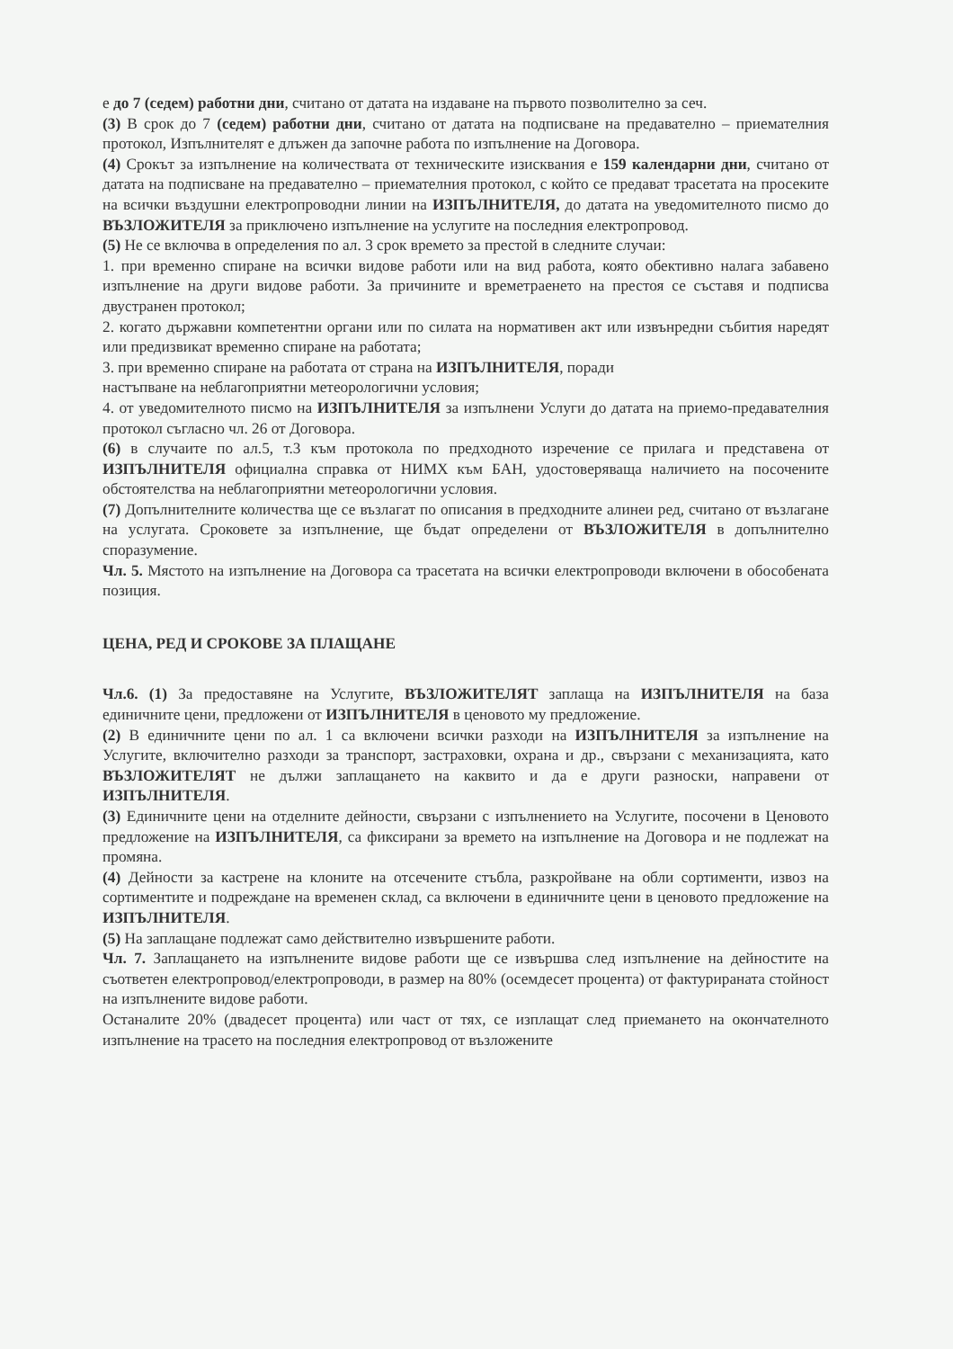е до 7 (седем) работни дни, считано от датата на издаване на първото позволително за сеч.
(3) В срок до 7 (седем) работни дни, считано от датата на подписване на предавателно – приемателния протокол, Изпълнителят е длъжен да започне работа по изпълнение на Договора.
(4) Срокът за изпълнение на количествата от техническите изисквания е 159 календарни дни, считано от датата на подписване на предавателно – приемателния протокол, с който се предават трасетата на просеките на всички въздушни електропроводни линии на ИЗПЪЛНИТЕЛЯ, до датата на уведомителното писмо до ВЪЗЛОЖИТЕЛЯ за приключено изпълнение на услугите на последния електропровод.
(5) Не се включва в определения по ал. 3 срок времето за престой в следните случаи:
1. при временно спиране на всички видове работи или на вид работа, която обективно налага забавено изпълнение на други видове работи. За причините и времетраенето на престоя се съставя и подписва двустранен протокол;
2. когато държавни компетентни органи или по силата на нормативен акт или извънредни събития наредят или предизвикат временно спиране на работата;
3. при временно спиране на работата от страна на ИЗПЪЛНИТЕЛЯ, поради
настъпване на неблагоприятни метеорологични условия;
4. от уведомителното писмо на ИЗПЪЛНИТЕЛЯ за изпълнени Услуги до датата на приемо-предавателния протокол съгласно чл. 26 от Договора.
(6) в случаите по ал.5, т.3 към протокола по предходното изречение се прилага и представена от ИЗПЪЛНИТЕЛЯ официална справка от НИМХ към БАН, удостоверяваща наличието на посочените обстоятелства на неблагоприятни метеорологични условия.
(7) Допълнителните количества ще се възлагат по описания в предходните алинеи ред, считано от възлагане на услугата. Сроковете за изпълнение, ще бъдат определени от ВЪЗЛОЖИТЕЛЯ в допълнително споразумение.
Чл. 5. Мястото на изпълнение на Договора са трасетата на всички електропроводи включени в обособената позиция.
ЦЕНА, РЕД И СРОКОВЕ ЗА ПЛАЩАНЕ
Чл.6. (1) За предоставяне на Услугите, ВЪЗЛОЖИТЕЛЯТ заплаща на ИЗПЪЛНИТЕЛЯ на база единичните цени, предложени от ИЗПЪЛНИТЕЛЯ в ценовото му предложение.
(2) В единичните цени по ал. 1 са включени всички разходи на ИЗПЪЛНИТЕЛЯ за изпълнение на Услугите, включително разходи за транспорт, застраховки, охрана и др., свързани с механизацията, като ВЪЗЛОЖИТЕЛЯТ не дължи заплащането на каквито и да е други разноски, направени от ИЗПЪЛНИТЕЛЯ.
(3) Единичните цени на отделните дейности, свързани с изпълнението на Услугите, посочени в Ценовото предложение на ИЗПЪЛНИТЕЛЯ, са фиксирани за времето на изпълнение на Договора и не подлежат на промяна.
(4) Дейности за кастрене на клоните на отсечените стъбла, разкройване на обли сортименти, извоз на сортиментите и подреждане на временен склад, са включени в единичните цени в ценовото предложение на ИЗПЪЛНИТЕЛЯ.
(5) На заплащане подлежат само действително извършените работи.
Чл. 7. Заплащането на изпълнените видове работи ще се извършва след изпълнение на дейностите на съответен електропровод/електропроводи, в размер на 80% (осемдесет процента) от фактурираната стойност на изпълнените видове работи.
Останалите 20% (двадесет процента) или част от тях, се изплащат след приемането на окончателното изпълнение на трасето на последния електропровод от възложените